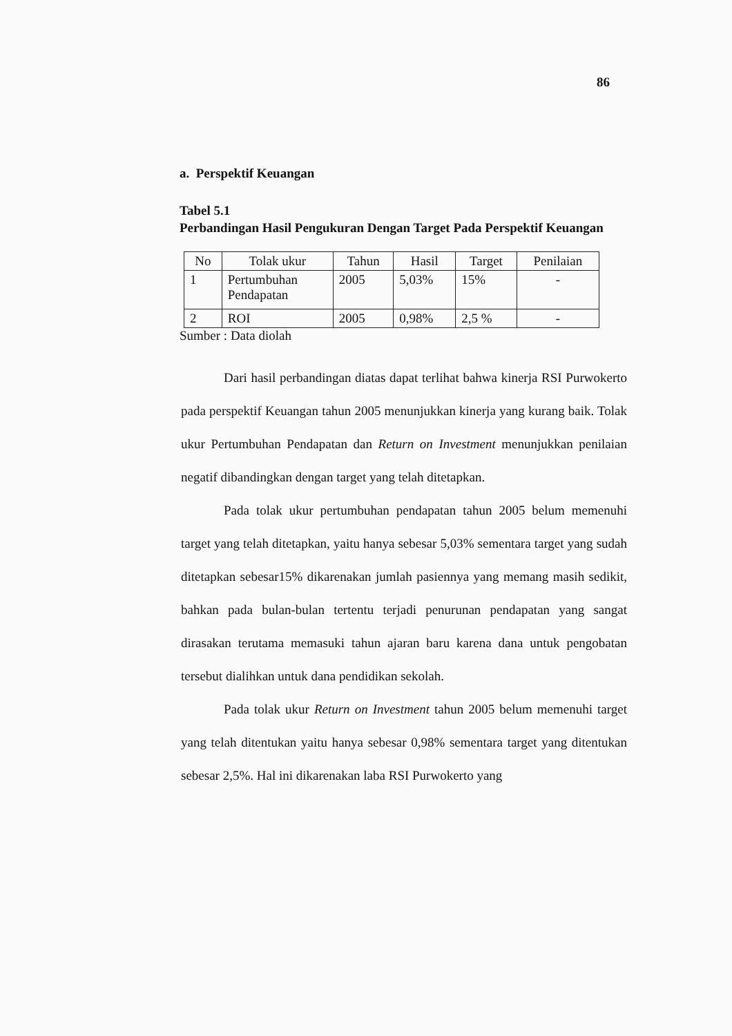86
a. Perspektif Keuangan
Tabel 5.1
Perbandingan Hasil Pengukuran Dengan Target Pada Perspektif Keuangan
| No | Tolak ukur | Tahun | Hasil | Target | Penilaian |
| --- | --- | --- | --- | --- | --- |
| 1 | Pertumbuhan Pendapatan | 2005 | 5,03% | 15% | - |
| 2 | ROI | 2005 | 0,98% | 2,5 % | - |
Sumber : Data diolah
Dari hasil perbandingan diatas dapat terlihat bahwa kinerja RSI Purwokerto pada perspektif Keuangan tahun 2005 menunjukkan kinerja yang kurang baik. Tolak ukur Pertumbuhan Pendapatan dan Return on Investment menunjukkan penilaian negatif dibandingkan dengan target yang telah ditetapkan.
Pada tolak ukur pertumbuhan pendapatan tahun 2005 belum memenuhi target yang telah ditetapkan, yaitu hanya sebesar 5,03% sementara target yang sudah ditetapkan sebesar15% dikarenakan jumlah pasiennya yang memang masih sedikit, bahkan pada bulan-bulan tertentu terjadi penurunan pendapatan yang sangat dirasakan terutama memasuki tahun ajaran baru karena dana untuk pengobatan tersebut dialihkan untuk dana pendidikan sekolah.
Pada tolak ukur Return on Investment tahun 2005 belum memenuhi target yang telah ditentukan yaitu hanya sebesar 0,98% sementara target yang ditentukan sebesar 2,5%. Hal ini dikarenakan laba RSI Purwokerto yang